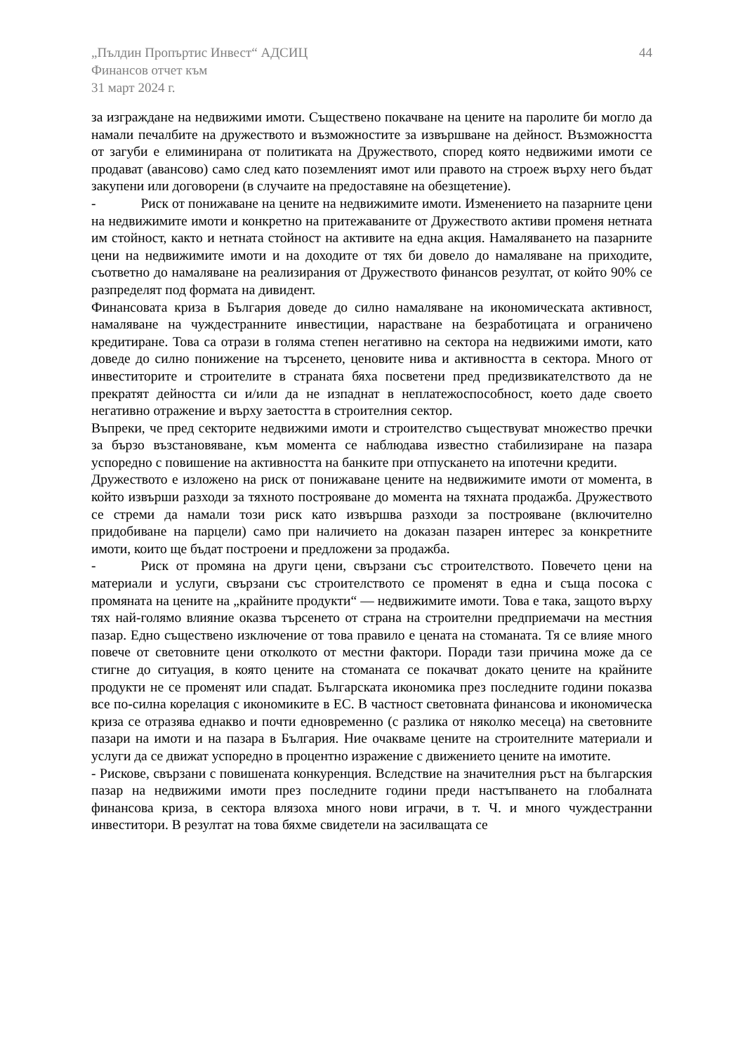„Пълдин Пропъртис Инвест“ АДСИЦ
Финансов отчет към
31 март 2024 г.
44
за изграждане на недвижими имоти. Съществено покачване на цените на паролите би могло да намали печалбите на дружеството и възможностите за извършване на дейност. Възможността от загуби е елиминирана от политиката на Дружеството, според която недвижими имоти се продават (авансово) само след като поземленият имот или правото на строеж върху него бъдат закупени или договорени (в случаите на предоставяне на обезщетение).
- Риск от понижаване на цените на недвижимите имоти. Изменението на пазарните цени на недвижимите имоти и конкретно на притежаваните от Дружеството активи променя нетната им стойност, както и нетната стойност на активите на една акция. Намаляването на пазарните цени на недвижимите имоти и на доходите от тях би довело до намаляване на приходите, съответно до намаляване на реализирания от Дружеството финансов резултат, от който 90% се разпределят под формата на дивидент.
Финансовата криза в България доведе до силно намаляване на икономическата активност, намаляване на чуждестранните инвестиции, нарастване на безработицата и ограничено кредитиране. Това са отрази в голяма степен негативно на сектора на недвижими имоти, като доведе до силно понижение на търсенето, ценовите нива и активността в сектора. Много от инвеститорите и строителите в страната бяха посветени пред предизвикателството да не прекратят дейността си и/или да не изпаднат в неплатежоспособност, което даде своето негативно отражение и върху заетостта в строителния сектор.
Въпреки, че пред секторите недвижими имоти и строителство съществуват множество пречки за бързо възстановяване, към момента се наблюдава известно стабилизиране на пазара успоредно с повишение на активността на банките при отпускането на ипотечни кредити.
Дружеството е изложено на риск от понижаване цените на недвижимите имоти от момента, в който извърши разходи за тяхното построяване до момента на тяхната продажба. Дружеството се стреми да намали този риск като извършва разходи за построяване (включително придобиване на парцели) само при наличието на доказан пазарен интерес за конкретните имоти, които ще бъдат построени и предложени за продажба.
- Риск от промяна на други цени, свързани със строителството. Повечето цени на материали и услуги, свързани със строителството се променят в една и съща посока с промяната на цените на „крайните продукти“ — недвижимите имоти. Това е така, защото върху тях най-голямо влияние оказва търсенето от страна на строителни предприемачи на местния пазар. Едно съществено изключение от това правило е цената на стоманата. Тя се влияе много повече от световните цени отколкото от местни фактори. Поради тази причина може да се стигне до ситуация, в която цените на стоманата се покачват докато цените на крайните продукти не се променят или спадат. Българската икономика през последните години показва все по-силна корелация с икономиките в ЕС. В частност световната финансова и икономическа криза се отразява еднакво и почти едновременно (с разлика от няколко месеца) на световните пазари на имоти и на пазара в България. Ние очакваме цените на строителните материали и услуги да се движат успоредно в процентно изражение с движението цените на имотите.
- Рискове, свързани с повишената конкуренция. Вследствие на значителния ръст на българския пазар на недвижими имоти през последните години преди настъпването на глобалната финансова криза, в сектора влязоха много нови играчи, в т. Ч. и много чуждестранни инвеститори. В резултат на това бяхме свидетели на засилващата се